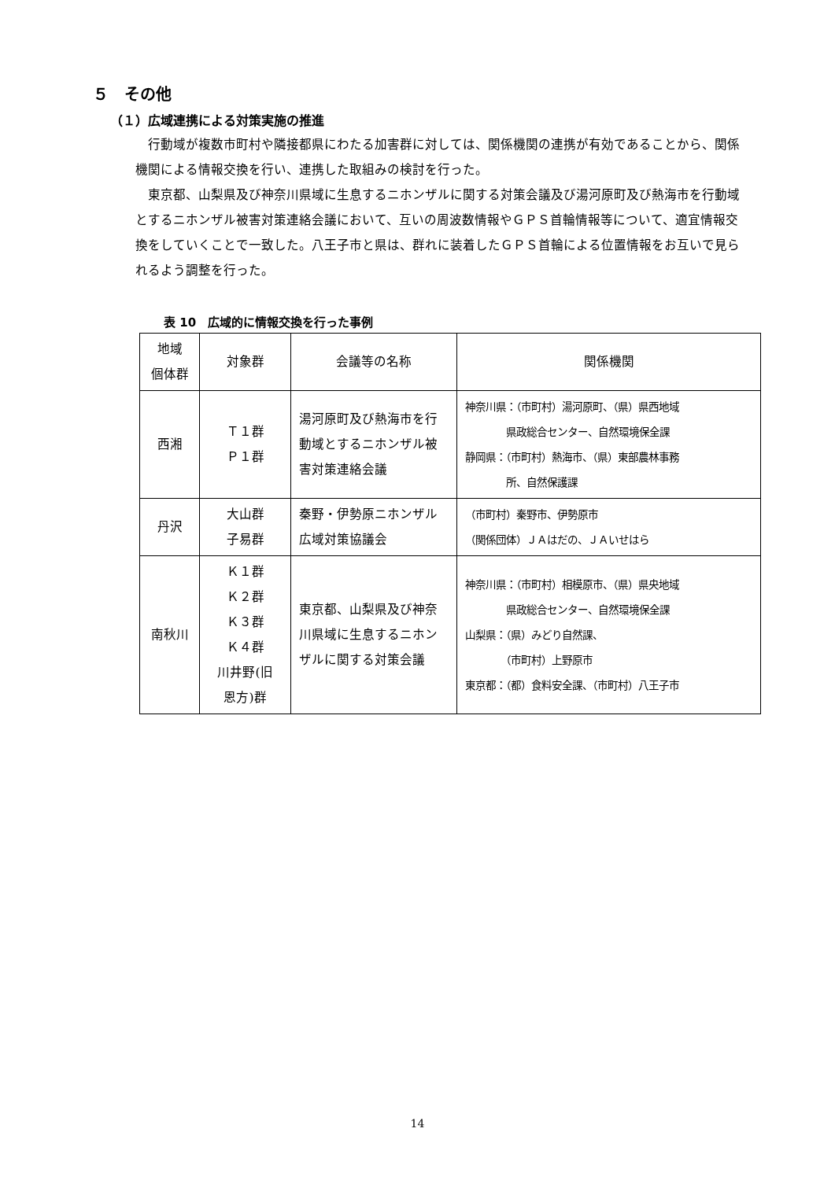５　その他
（１）広域連携による対策実施の推進
行動域が複数市町村や隣接都県にわたる加害群に対しては、関係機関の連携が有効であることから、関係機関による情報交換を行い、連携した取組みの検討を行った。
東京都、山梨県及び神奈川県域に生息するニホンザルに関する対策会議及び湯河原町及び熱海市を行動域とするニホンザル被害対策連絡会議において、互いの周波数情報やＧＰＳ首輪情報等について、適宜情報交換をしていくことで一致した。八王子市と県は、群れに装着したＧＰＳ首輪による位置情報をお互いで見られるよう調整を行った。
表 10　広域的に情報交換を行った事例
| 地域 個体群 | 対象群 | 会議等の名称 | 関係機関 |
| 西湘 | Ｔ１群 Ｐ１群 | 湯河原町及び熱海市を行動域とするニホンザル被害対策連絡会議 | 神奈川県：（市町村）湯河原町、（県）県西地域 県政総合センター、自然環境保全課 静岡県：（市町村）熱海市、（県）東部農林事務 所、自然保護課 |
| 丹沢 | 大山群 子易群 | 秦野・伊勢原ニホンザル広域対策協議会 | （市町村）秦野市、伊勢原市 （関係団体）ＪＡはだの、ＪＡいせはら |
| 南秋川 | Ｋ１群 Ｋ２群 Ｋ３群 Ｋ４群 川井野(旧 恩方)群 | 東京都、山梨県及び神奈川県域に生息するニホンザルに関する対策会議 | 神奈川県：（市町村）相模原市、（県）県央地域 県政総合センター、自然環境保全課 山梨県：（県）みどり自然課、 （市町村）上野原市 東京都：（都）食料安全課、（市町村）八王子市 |
14